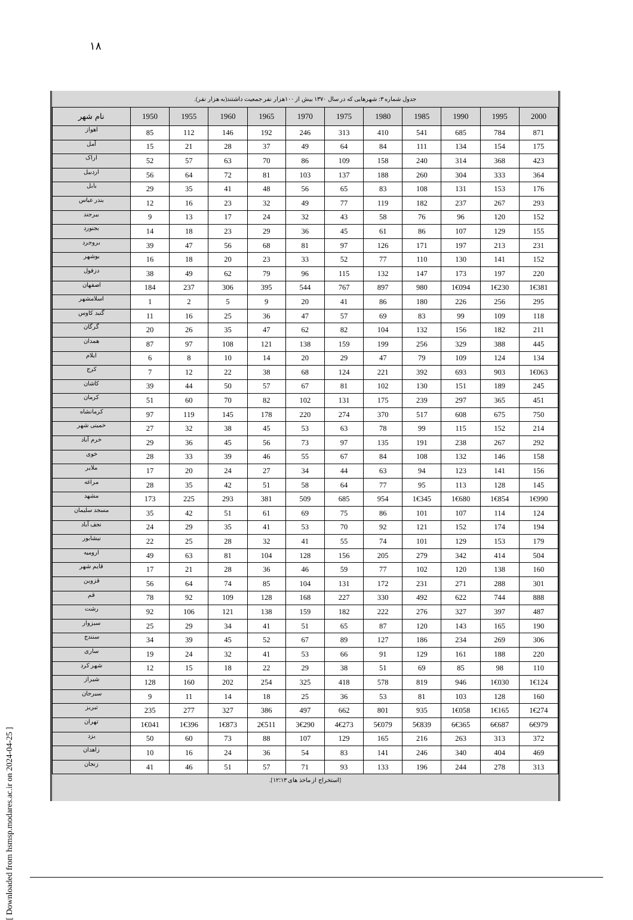۱۸
[ Downloaded from hsmsp.modares.ac.ir on 2024-04-25 ]
جدول شماره ۳: شهرهایی که در سال ۱۳۷۰ بیش از ۱۰۰هزار نفر جمعیت داشتند(به هزار نفر).
| نام شهر | 1950 | 1955 | 1960 | 1965 | 1970 | 1975 | 1980 | 1985 | 1990 | 1995 | 2000 |
| --- | --- | --- | --- | --- | --- | --- | --- | --- | --- | --- | --- |
| اهواز | 85 | 112 | 146 | 192 | 246 | 313 | 410 | 541 | 685 | 784 | 871 |
| آمل | 15 | 21 | 28 | 37 | 49 | 64 | 84 | 111 | 134 | 154 | 175 |
| اراک | 52 | 57 | 63 | 70 | 86 | 109 | 158 | 240 | 314 | 368 | 423 |
| اردبیل | 56 | 64 | 72 | 81 | 103 | 137 | 188 | 260 | 304 | 333 | 364 |
| بابل | 29 | 35 | 41 | 48 | 56 | 65 | 83 | 108 | 131 | 153 | 176 |
| بندر عباس | 12 | 16 | 23 | 32 | 49 | 77 | 119 | 182 | 237 | 267 | 293 |
| بیرجند | 9 | 13 | 17 | 24 | 32 | 43 | 58 | 76 | 96 | 120 | 152 |
| بجنورد | 14 | 18 | 23 | 29 | 36 | 45 | 61 | 86 | 107 | 129 | 155 |
| بروجرد | 39 | 47 | 56 | 68 | 81 | 97 | 126 | 171 | 197 | 213 | 231 |
| بوشهر | 16 | 18 | 20 | 23 | 33 | 52 | 77 | 110 | 130 | 141 | 152 |
| دزفول | 38 | 49 | 62 | 79 | 96 | 115 | 132 | 147 | 173 | 197 | 220 |
| اصفهان | 184 | 237 | 306 | 395 | 544 | 767 | 897 | 980 | 1€094 | 1€230 | 1€381 |
| اسلامشهر | 1 | 2 | 5 | 9 | 20 | 41 | 86 | 180 | 226 | 256 | 295 |
| گنبد کاوس | 11 | 16 | 25 | 36 | 47 | 57 | 69 | 83 | 99 | 109 | 118 |
| گرگان | 20 | 26 | 35 | 47 | 62 | 82 | 104 | 132 | 156 | 182 | 211 |
| همدان | 87 | 97 | 108 | 121 | 138 | 159 | 199 | 256 | 329 | 388 | 445 |
| ایلام | 6 | 8 | 10 | 14 | 20 | 29 | 47 | 79 | 109 | 124 | 134 |
| کرج | 7 | 12 | 22 | 38 | 68 | 124 | 221 | 392 | 693 | 903 | 1€063 |
| کاشان | 39 | 44 | 50 | 57 | 67 | 81 | 102 | 130 | 151 | 189 | 245 |
| کرمان | 51 | 60 | 70 | 82 | 102 | 131 | 175 | 239 | 297 | 365 | 451 |
| کرمانشاه | 97 | 119 | 145 | 178 | 220 | 274 | 370 | 517 | 608 | 675 | 750 |
| خمینی شهر | 27 | 32 | 38 | 45 | 53 | 63 | 78 | 99 | 115 | 152 | 214 |
| خرم آباد | 29 | 36 | 45 | 56 | 73 | 97 | 135 | 191 | 238 | 267 | 292 |
| خوی | 28 | 33 | 39 | 46 | 55 | 67 | 84 | 108 | 132 | 146 | 158 |
| ملایر | 17 | 20 | 24 | 27 | 34 | 44 | 63 | 94 | 123 | 141 | 156 |
| مراغه | 28 | 35 | 42 | 51 | 58 | 64 | 77 | 95 | 113 | 128 | 145 |
| مشهد | 173 | 225 | 293 | 381 | 509 | 685 | 954 | 1€345 | 1€680 | 1€854 | 1€990 |
| مسجد سلیمان | 35 | 42 | 51 | 61 | 69 | 75 | 86 | 101 | 107 | 114 | 124 |
| نجف آباد | 24 | 29 | 35 | 41 | 53 | 70 | 92 | 121 | 152 | 174 | 194 |
| نیشابور | 22 | 25 | 28 | 32 | 41 | 55 | 74 | 101 | 129 | 153 | 179 |
| ارومیه | 49 | 63 | 81 | 104 | 128 | 156 | 205 | 279 | 342 | 414 | 504 |
| قایم شهر | 17 | 21 | 28 | 36 | 46 | 59 | 77 | 102 | 120 | 138 | 160 |
| قزوین | 56 | 64 | 74 | 85 | 104 | 131 | 172 | 231 | 271 | 288 | 301 |
| قم | 78 | 92 | 109 | 128 | 168 | 227 | 330 | 492 | 622 | 744 | 888 |
| رشت | 92 | 106 | 121 | 138 | 159 | 182 | 222 | 276 | 327 | 397 | 487 |
| سبزوار | 25 | 29 | 34 | 41 | 51 | 65 | 87 | 120 | 143 | 165 | 190 |
| سنندج | 34 | 39 | 45 | 52 | 67 | 89 | 127 | 186 | 234 | 269 | 306 |
| ساری | 19 | 24 | 32 | 41 | 53 | 66 | 91 | 129 | 161 | 188 | 220 |
| شهر کرد | 12 | 15 | 18 | 22 | 29 | 38 | 51 | 69 | 85 | 98 | 110 |
| شیراز | 128 | 160 | 202 | 254 | 325 | 418 | 578 | 819 | 946 | 1€030 | 1€124 |
| سیرجان | 9 | 11 | 14 | 18 | 25 | 36 | 53 | 81 | 103 | 128 | 160 |
| تبریز | 235 | 277 | 327 | 386 | 497 | 662 | 801 | 935 | 1€058 | 1€165 | 1€274 |
| تهران | 1€041 | 1€396 | 1€873 | 2€511 | 3€290 | 4€273 | 5€079 | 5€839 | 6€365 | 6€687 | 6€979 |
| یزد | 50 | 60 | 73 | 88 | 107 | 129 | 165 | 216 | 263 | 313 | 372 |
| زاهدان | 10 | 16 | 24 | 36 | 54 | 83 | 141 | 246 | 340 | 404 | 469 |
| زنجان | 41 | 46 | 51 | 57 | 71 | 93 | 133 | 196 | 244 | 278 | 313 |
[استخراج از ماخذ های ۱۳؛۱۲].